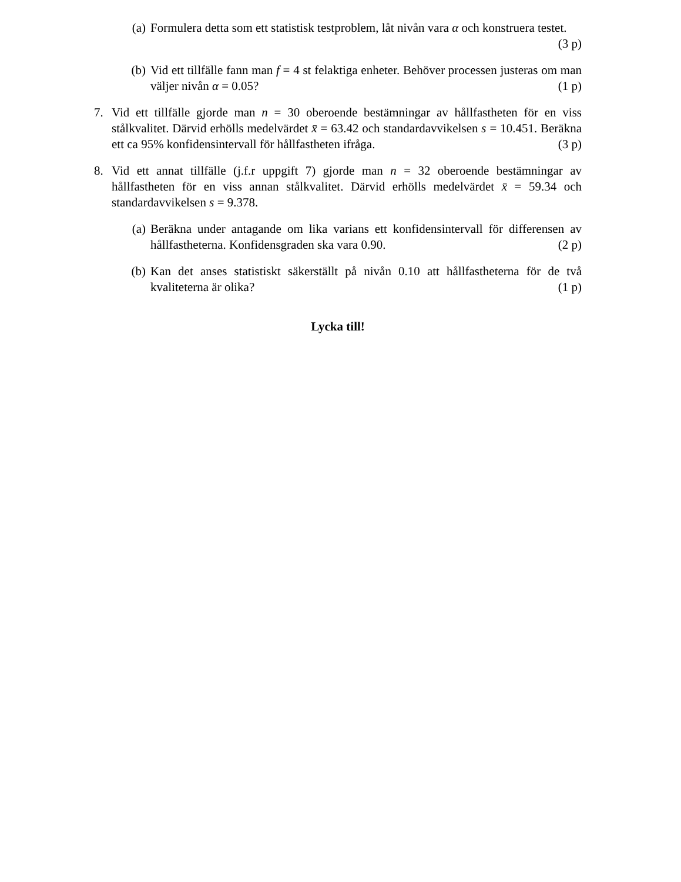(a) Formulera detta som ett statistisk testproblem, låt nivån vara α och konstruera testet. (3 p)
(b) Vid ett tillfälle fann man f = 4 st felaktiga enheter. Behöver processen justeras om man väljer nivån α = 0.05? (1 p)
7. Vid ett tillfälle gjorde man n = 30 oberoende bestämningar av hållfastheten för en viss stålkvalitet. Därvid erhölls medelvärdet x̄ = 63.42 och standardavvikelsen s = 10.451. Beräkna ett ca 95% konfidensintervall för hållfastheten ifråga. (3 p)
8. Vid ett annat tillfälle (j.f.r uppgift 7) gjorde man n = 32 oberoende bestämningar av hållfastheten för en viss annan stålkvalitet. Därvid erhölls medelvärdet x̄ = 59.34 och standardavvikelsen s = 9.378.
(a) Beräkna under antagande om lika varians ett konfidensintervall för differensen av hållfastheterna. Konfidensgraden ska vara 0.90. (2 p)
(b) Kan det anses statistiskt säkerställt på nivån 0.10 att hållfastheterna för de två kvaliteterna är olika? (1 p)
Lycka till!